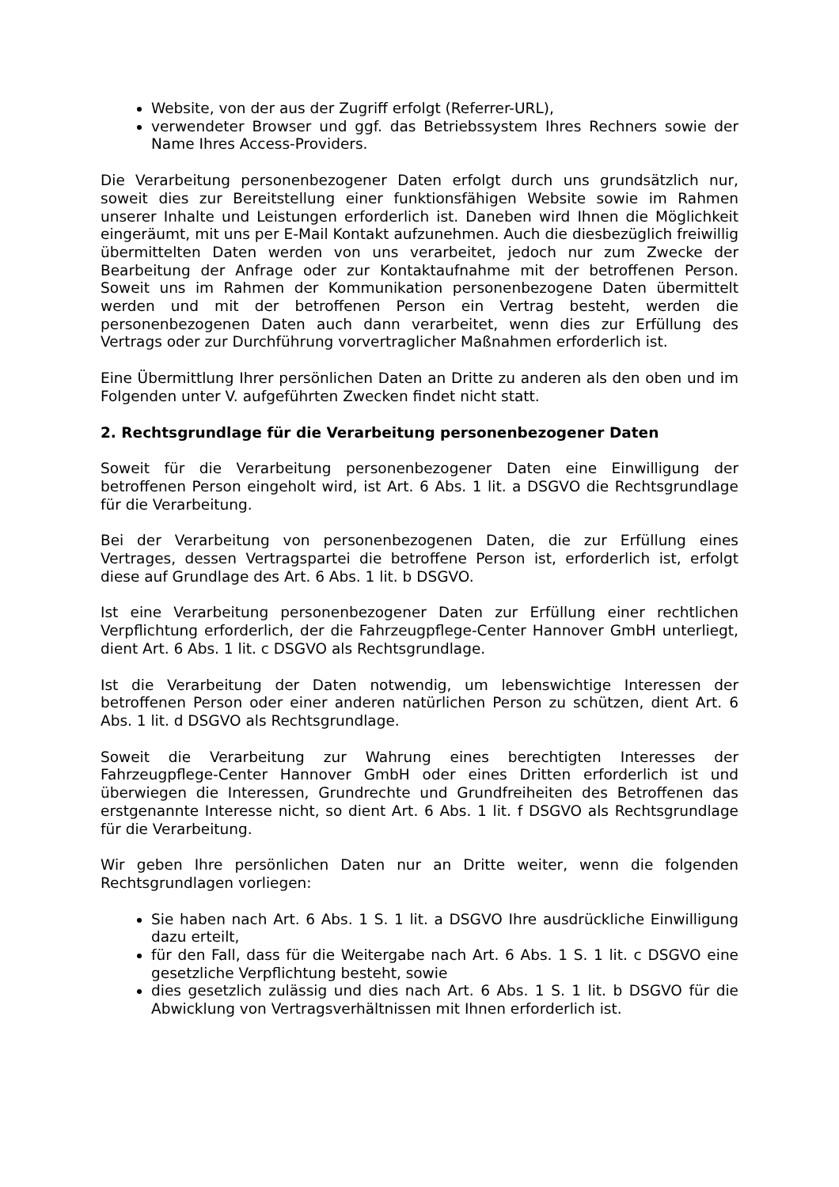Website, von der aus der Zugriff erfolgt (Referrer-URL),
verwendeter Browser und ggf. das Betriebssystem Ihres Rechners sowie der Name Ihres Access-Providers.
Die Verarbeitung personenbezogener Daten erfolgt durch uns grundsätzlich nur, soweit dies zur Bereitstellung einer funktionsfähigen Website sowie im Rahmen unserer Inhalte und Leistungen erforderlich ist. Daneben wird Ihnen die Möglichkeit eingeräumt, mit uns per E-Mail Kontakt aufzunehmen. Auch die diesbezüglich freiwillig übermittelten Daten werden von uns verarbeitet, jedoch nur zum Zwecke der Bearbeitung der Anfrage oder zur Kontaktaufnahme mit der betroffenen Person. Soweit uns im Rahmen der Kommunikation personenbezogene Daten übermittelt werden und mit der betroffenen Person ein Vertrag besteht, werden die personenbezogenen Daten auch dann verarbeitet, wenn dies zur Erfüllung des Vertrags oder zur Durchführung vorvertraglicher Maßnahmen erforderlich ist.
Eine Übermittlung Ihrer persönlichen Daten an Dritte zu anderen als den oben und im Folgenden unter V. aufgeführten Zwecken findet nicht statt.
2. Rechtsgrundlage für die Verarbeitung personenbezogener Daten
Soweit für die Verarbeitung personenbezogener Daten eine Einwilligung der betroffenen Person eingeholt wird, ist Art. 6 Abs. 1 lit. a DSGVO die Rechtsgrundlage für die Verarbeitung.
Bei der Verarbeitung von personenbezogenen Daten, die zur Erfüllung eines Vertrages, dessen Vertragspartei die betroffene Person ist, erforderlich ist, erfolgt diese auf Grundlage des Art. 6 Abs. 1 lit. b DSGVO.
Ist eine Verarbeitung personenbezogener Daten zur Erfüllung einer rechtlichen Verpflichtung erforderlich, der die Fahrzeugpflege-Center Hannover GmbH unterliegt, dient Art. 6 Abs. 1 lit. c DSGVO als Rechtsgrundlage.
Ist die Verarbeitung der Daten notwendig, um lebenswichtige Interessen der betroffenen Person oder einer anderen natürlichen Person zu schützen, dient Art. 6 Abs. 1 lit. d DSGVO als Rechtsgrundlage.
Soweit die Verarbeitung zur Wahrung eines berechtigten Interesses der Fahrzeugpflege-Center Hannover GmbH oder eines Dritten erforderlich ist und überwiegen die Interessen, Grundrechte und Grundfreiheiten des Betroffenen das erstgenannte Interesse nicht, so dient Art. 6 Abs. 1 lit. f DSGVO als Rechtsgrundlage für die Verarbeitung.
Wir geben Ihre persönlichen Daten nur an Dritte weiter, wenn die folgenden Rechtsgrundlagen vorliegen:
Sie haben nach Art. 6 Abs. 1 S. 1 lit. a DSGVO Ihre ausdrückliche Einwilligung dazu erteilt,
für den Fall, dass für die Weitergabe nach Art. 6 Abs. 1 S. 1 lit. c DSGVO eine gesetzliche Verpflichtung besteht, sowie
dies gesetzlich zulässig und dies nach Art. 6 Abs. 1 S. 1 lit. b DSGVO für die Abwicklung von Vertragsverhältnissen mit Ihnen erforderlich ist.